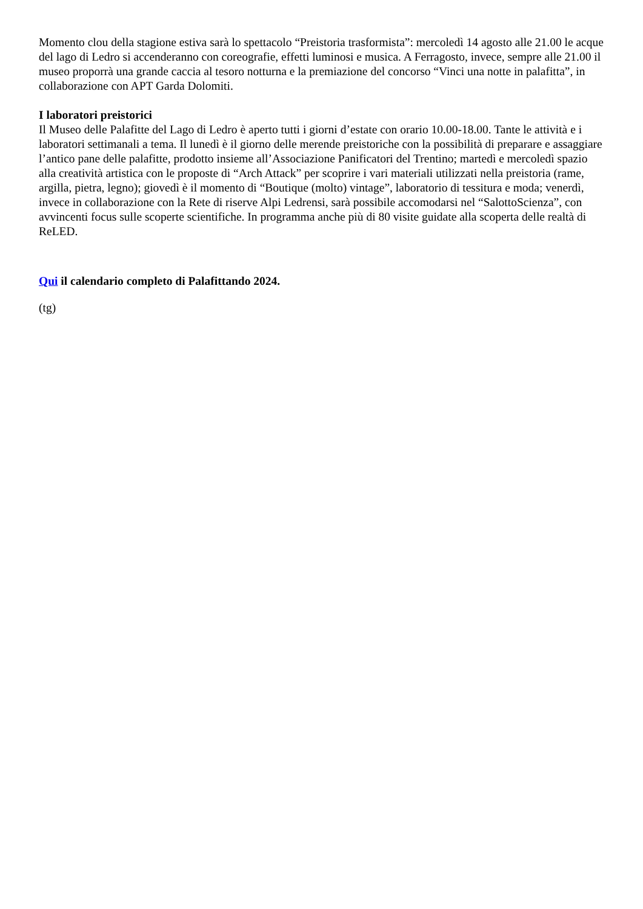Momento clou della stagione estiva sarà lo spettacolo “Preistoria trasformista”: mercoledì 14 agosto alle 21.00 le acque del lago di Ledro si accenderanno con coreografie, effetti luminosi e musica. A Ferragosto, invece, sempre alle 21.00 il museo proporrà una grande caccia al tesoro notturna e la premiazione del concorso “Vinci una notte in palafitta”, in collaborazione con APT Garda Dolomiti.
I laboratori preistorici
Il Museo delle Palafitte del Lago di Ledro è aperto tutti i giorni d’estate con orario 10.00-18.00. Tante le attività e i laboratori settimanali a tema. Il lunedì è il giorno delle merende preistoriche con la possibilità di preparare e assaggiare l’antico pane delle palafitte, prodotto insieme all’Associazione Panificatori del Trentino; martedì e mercoledì spazio alla creatività artistica con le proposte di “Arch Attack” per scoprire i vari materiali utilizzati nella preistoria (rame, argilla, pietra, legno); giovedì è il momento di “Boutique (molto) vintage”, laboratorio di tessitura e moda; venerdì, invece in collaborazione con la Rete di riserve Alpi Ledrensi, sarà possibile accomodarsi nel “SalottoScienza”, con avvincenti focus sulle scoperte scientifiche. In programma anche più di 80 visite guidate alla scoperta delle realtà di ReLED.
Qui il calendario completo di Palafittando 2024.
(tg)